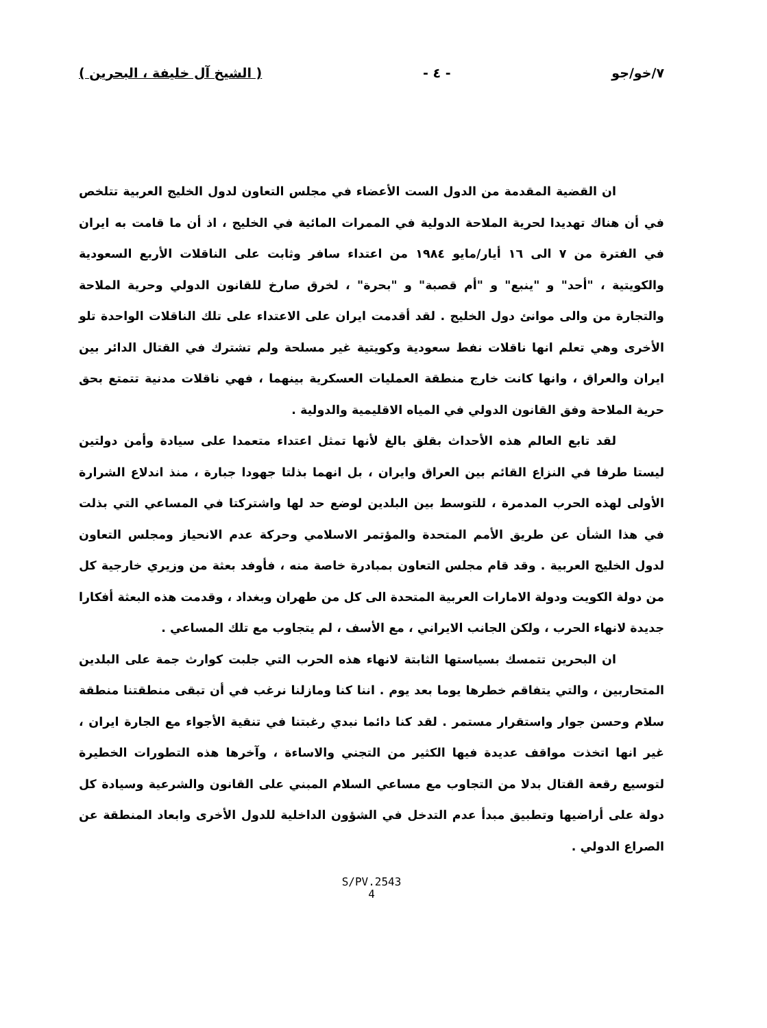٧/خو/جو - ٤ - ( الشيخ آل خليفة ، البحرين )
ان القضية المقدمة من الدول الست الأعضاء في مجلس التعاون لدول الخليج العربية تتلخص في أن هناك تهديدا لحرية الملاحة الدولية في الممرات المائية في الخليج ، اذ أن ما قامت به ايران في الفترة من ٧ الى ١٦ أيار/مايو ١٩٨٤ من اعتداء سافر وثابت على الناقلات الأربع السعودية والكويتية ، "أحد" و "ينبع" و "أم قصبة" و "بحرة" ، لخرق صارخ للقانون الدولي وحرية الملاحة والتجارة من والى موانئ دول الخليج . لقد أقدمت ايران على الاعتداء على تلك الناقلات الواحدة تلو الأخرى وهي تعلم انها ناقلات نفط سعودية وكويتية غير مسلحة ولم تشترك في القتال الدائر بين ايران والعراق ، وانها كانت خارج منطقة العمليات العسكرية بينهما ، فهي ناقلات مدنية تتمتع بحق حرية الملاحة وفق القانون الدولي في المياه الاقليمية والدولية .
لقد تابع العالم هذه الأحداث بقلق بالغ لأنها تمثل اعتداء متعمدا على سيادة وأمن دولتين ليستا طرفا في النزاع القائم بين العراق وايران ، بل انهما بذلتا جهودا جبارة ، منذ اندلاع الشرارة الأولى لهذه الحرب المدمرة ، للتوسط بين البلدين لوضع حد لها واشتركتا في المساعي التي بذلت في هذا الشأن عن طريق الأمم المتحدة والمؤتمر الاسلامي وحركة عدم الانحياز ومجلس التعاون لدول الخليج العربية . وقد قام مجلس التعاون بمبادرة خاصة منه ، فأوفد بعثة من وزيري خارجية كل من دولة الكويت ودولة الامارات العربية المتحدة الى كل من طهران وبغداد ، وقدمت هذه البعثة أفكارا جديدة لانهاء الحرب ، ولكن الجانب الايراني ، مع الأسف ، لم يتجاوب مع تلك المساعي .
ان البحرين تتمسك بسياستها الثابتة لانهاء هذه الحرب التي جلبت كوارث جمة على البلدين المتحاربين ، والتي يتفاقم خطرها يوما بعد يوم . اننا كنا ومازلنا نرغب في أن تبقى منطقتنا منطقة سلام وحسن جوار واستقرار مستمر . لقد كنا دائما نبدي رغبتنا في تنقية الأجواء مع الجارة ايران ، غير انها اتخذت مواقف عديدة فيها الكثير من التجني والاساءة ، وآخرها هذه التطورات الخطيرة لتوسيع رقعة القتال بدلا من التجاوب مع مساعي السلام المبني على القانون والشرعية وسيادة كل دولة على أراضيها وتطبيق مبدأ عدم التدخل في الشؤون الداخلية للدول الأخرى وابعاد المنطقة عن الصراع الدولي .
S/PV.2543
4